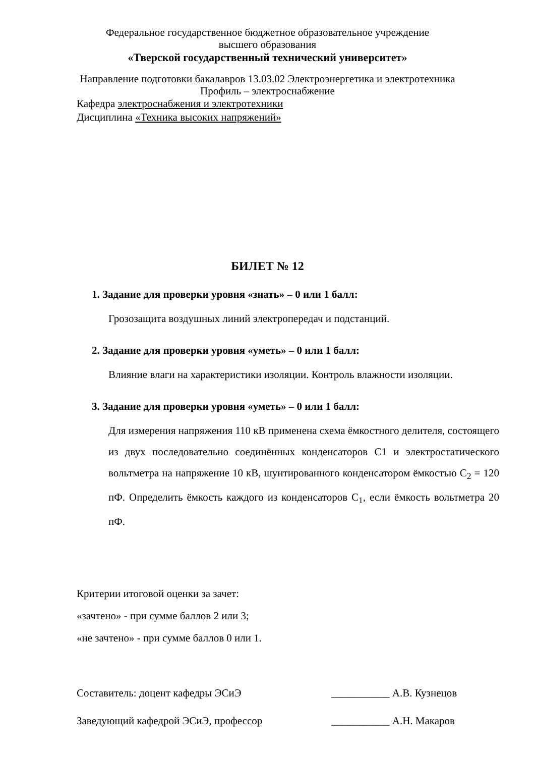Федеральное государственное бюджетное образовательное учреждение
высшего образования
«Тверской государственный технический университет»
Направление подготовки бакалавров 13.03.02 Электроэнергетика и электротехника
Профиль – электроснабжение
Кафедра электроснабжения и электротехники
Дисциплина «Техника высоких напряжений»
БИЛЕТ № 12
1. Задание для проверки уровня «знать» – 0 или 1 балл:
Грозозащита воздушных линий электропередач и подстанций.
2. Задание для проверки уровня «уметь» – 0 или 1 балл:
Влияние влаги на характеристики изоляции. Контроль влажности изоляции.
3. Задание для проверки уровня «уметь» – 0 или 1 балл:
Для измерения напряжения 110 кВ применена схема ёмкостного делителя, состоящего из двух последовательно соединённых конденсаторов С1 и электростатического вольтметра на напряжение 10 кВ, шунтированного конденсатором ёмкостью С<sub>2</sub> = 120 пФ. Определить ёмкость каждого из конденсаторов С<sub>1</sub>, если ёмкость вольтметра 20 пФ.
Критерии итоговой оценки за зачет:
«зачтено» - при сумме баллов 2 или 3;
«не зачтено» - при сумме баллов 0 или 1.
Составитель: доцент кафедры ЭСиЭ ___________ А.В. Кузнецов
Заведующий кафедрой ЭСиЭ, профессор ___________ А.Н. Макаров